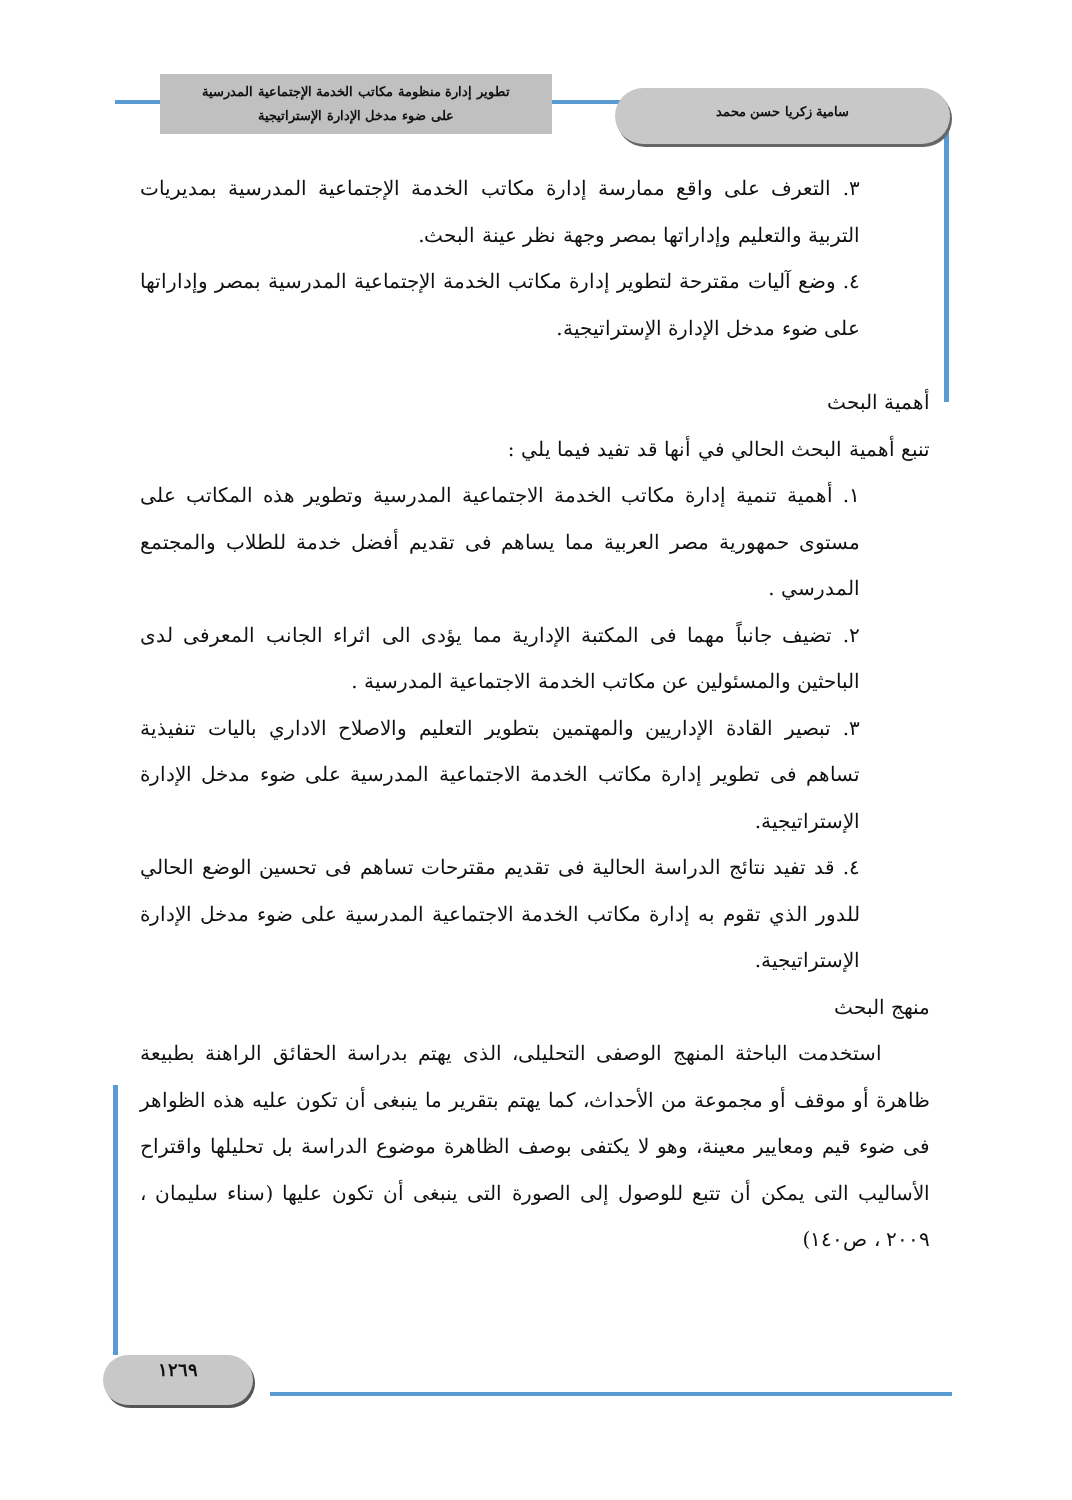تطوير إدارة منظومة مكاتب الخدمة الإجتماعية المدرسية
على ضوء مدخل الإدارة الإستراتيجية
سامية زكريا حسن محمد
٣. التعرف على واقع ممارسة إدارة مكاتب الخدمة الإجتماعية المدرسية بمديريات التربية والتعليم وإداراتها بمصر وجهة نظر عينة البحث.
٤. وضع آليات مقترحة لتطوير إدارة مكاتب الخدمة الإجتماعية المدرسية بمصر وإداراتها على ضوء مدخل الإدارة الإستراتيجية.
أهمية البحث
تنبع أهمية البحث الحالي في أنها قد تفيد فيما يلي :
١. أهمية تنمية إدارة مكاتب الخدمة الاجتماعية المدرسية وتطوير هذه المكاتب على مستوى حمهورية مصر العربية مما يساهم فى تقديم أفضل خدمة للطلاب والمجتمع المدرسي .
٢. تضيف جانباً مهما فى المكتبة الإدارية مما يؤدى الى اثراء الجانب المعرفى لدى الباحثين والمسئولين عن مكاتب الخدمة الاجتماعية المدرسية .
٣. تبصير القادة الإداريين والمهتمين بتطوير التعليم والاصلاح الاداري باليات تنفيذية تساهم فى تطوير إدارة مكاتب الخدمة الاجتماعية المدرسية على ضوء مدخل الإدارة الإستراتيجية.
٤. قد تفيد نتائج الدراسة الحالية فى تقديم مقترحات تساهم فى تحسين الوضع الحالي للدور الذي تقوم به إدارة مكاتب الخدمة الاجتماعية المدرسية على ضوء مدخل الإدارة الإستراتيجية.
منهج البحث
استخدمت الباحثة المنهج الوصفى التحليلى، الذى يهتم بدراسة الحقائق الراهنة بطبيعة ظاهرة أو موقف أو مجموعة من الأحداث، كما يهتم بتقرير ما ينبغى أن تكون عليه هذه الظواهر فى ضوء قيم ومعايير معينة، وهو لا يكتفى بوصف الظاهرة موضوع الدراسة بل تحليلها واقتراح الأساليب التى يمكن أن تتبع للوصول إلى الصورة التى ينبغى أن تكون عليها (سناء سليمان ، ٢٠٠٩ ، ص١٤٠)
١٢٦٩